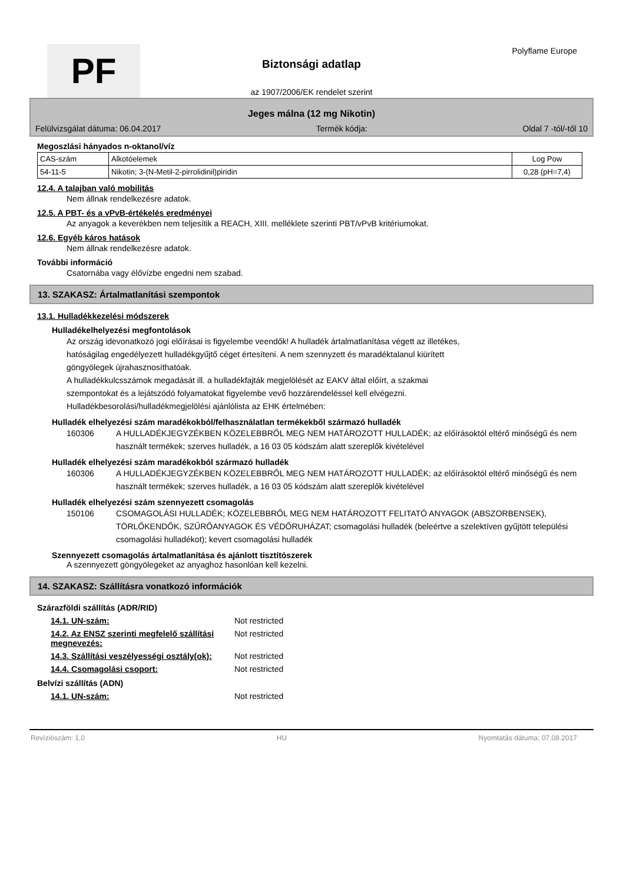PF
Biztonsági adatlap
Polyflame Europe
az 1907/2006/EK rendelet szerint
Jeges málna (12 mg Nikotin)
Felülvizsgálat dátuma: 06.04.2017 Termék kódja: Oldal 7 -tól/-től 10
Megoszlási hányados n-oktanol/víz
| CAS-szám | Alkotóelemek | Log Pow |
| --- | --- | --- |
| 54-11-5 | Nikotin; 3-(N-Metil-2-pirrolidinil)piridin | 0,28 (pH=7,4) |
12.4. A talajban való mobilitás
Nem állnak rendelkezésre adatok.
12.5. A PBT- és a vPvB-értékelés eredményei
Az anyagok a keverékben nem teljesítik a REACH, XIII. melléklete szerinti PBT/vPvB kritériumokat.
12.6. Egyéb káros hatások
Nem állnak rendelkezésre adatok.
További információ
Csatornába vagy élővízbe engedni nem szabad.
13. SZAKASZ: Ártalmatlanítási szempontok
13.1. Hulladékkezelési módszerek
Hulladékelhelyezési megfontolások
Az ország idevonatkozó jogi előírásai is figyelembe veendők! A hulladék ártalmatlanítása végett az illetékes,
hatóságilag engedélyezett hulladékgyűjtő céget értesíteni. A nem szennyzett és maradéktalanul kiürített
göngyölegek újrahasznosíthatóak.
A hulladékkulcsszámok megadását ill. a hulladékfajták megjelölését az EAKV által előírt, a szakmai
szempontokat és a lejátszódó folyamatokat figyelembe vevő hozzárendeléssel kell elvégezni.
Hulladékbesorolási/hulladékmegjelölési ajánlólista az EHK értelmében:
Hulladék elhelyezési szám maradékokból/felhasználatlan termékekből származó hulladék
160306 A HULLADÉKJEGYZÉKBEN KÖZELEBBRŐL MEG NEM HATÁROZOTT HULLADÉK; az előírásoktól eltérő minőségű és nem használt termékek; szerves hulladék, a 16 03 05 kódszám alatt szereplők kivételével
Hulladék elhelyezési szám maradékokból származó hulladék
160306 A HULLADÉKJEGYZÉKBEN KÖZELEBBRŐL MEG NEM HATÁROZOTT HULLADÉK; az előírásoktól eltérő minőségű és nem használt termékek; szerves hulladék, a 16 03 05 kódszám alatt szereplők kivételével
Hulladék elhelyezési szám szennyezett csomagolás
150106 CSOMAGOLÁSI HULLADÉK; KÖZELEBBRŐL MEG NEM HATÁROZOTT FELITATÓ ANYAGOK (ABSZORBENSEK), TÖRLŐKENDŐK, SZŰRŐANYAGOK ÉS VÉDŐRUHÁZAT; csomagolási hulladék (beleértve a szelektíven gyűjtött települési csomagolási hulladékot); kevert csomagolási hulladék
Szennyezett csomagolás ártalmatlanítása és ajánlott tisztítószerek
A szennyezett göngyölegeket az anyaghoz hasonlóan kell kezelni.
14. SZAKASZ: Szállításra vonatkozó információk
Szárazföldi szállítás (ADR/RID)
14.1. UN-szám: Not restricted
14.2. Az ENSZ szerinti megfelelő szállítási megnevezés: Not restricted
14.3. Szállítási veszélyességi osztály(ok): Not restricted
14.4. Csomagolási csoport: Not restricted
Belvízi szállítás (ADN)
14.1. UN-szám: Not restricted
Revíziószám: 1,0 HU Nyomtatás dátuma: 07.08.2017